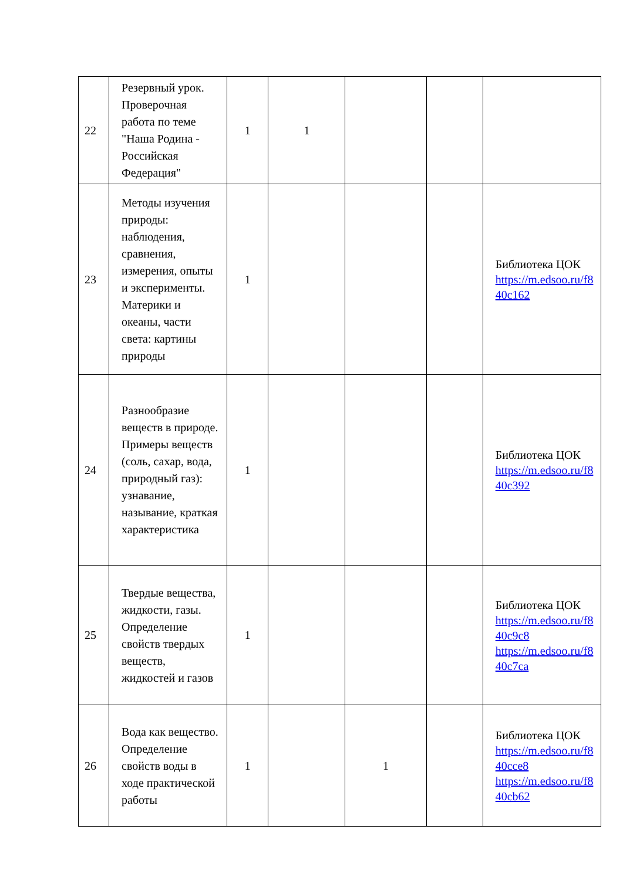| 22 | Резервный урок. Проверочная работа по теме "Наша Родина - Российская Федерация" | 1 | 1 | | | |
| 23 | Методы изучения природы: наблюдения, сравнения, измерения, опыты и эксперименты. Материки и океаны, части света: картины природы | 1 | | | | Библиотека ЦОК https://m.edsoo.ru/f8 40c162 |
| 24 | Разнообразие веществ в природе. Примеры веществ (соль, сахар, вода, природный газ): узнавание, называние, краткая характеристика | 1 | | | | Библиотека ЦОК https://m.edsoo.ru/f8 40c392 |
| 25 | Твердые вещества, жидкости, газы. Определение свойств твердых веществ, жидкостей и газов | 1 | | | | Библиотека ЦОК https://m.edsoo.ru/f8 40c9c8 https://m.edsoo.ru/f8 40c7ca |
| 26 | Вода как вещество. Определение свойств воды в ходе практической работы | 1 | | 1 | | Библиотека ЦОК https://m.edsoo.ru/f8 40cce8 https://m.edsoo.ru/f8 40cb62 |